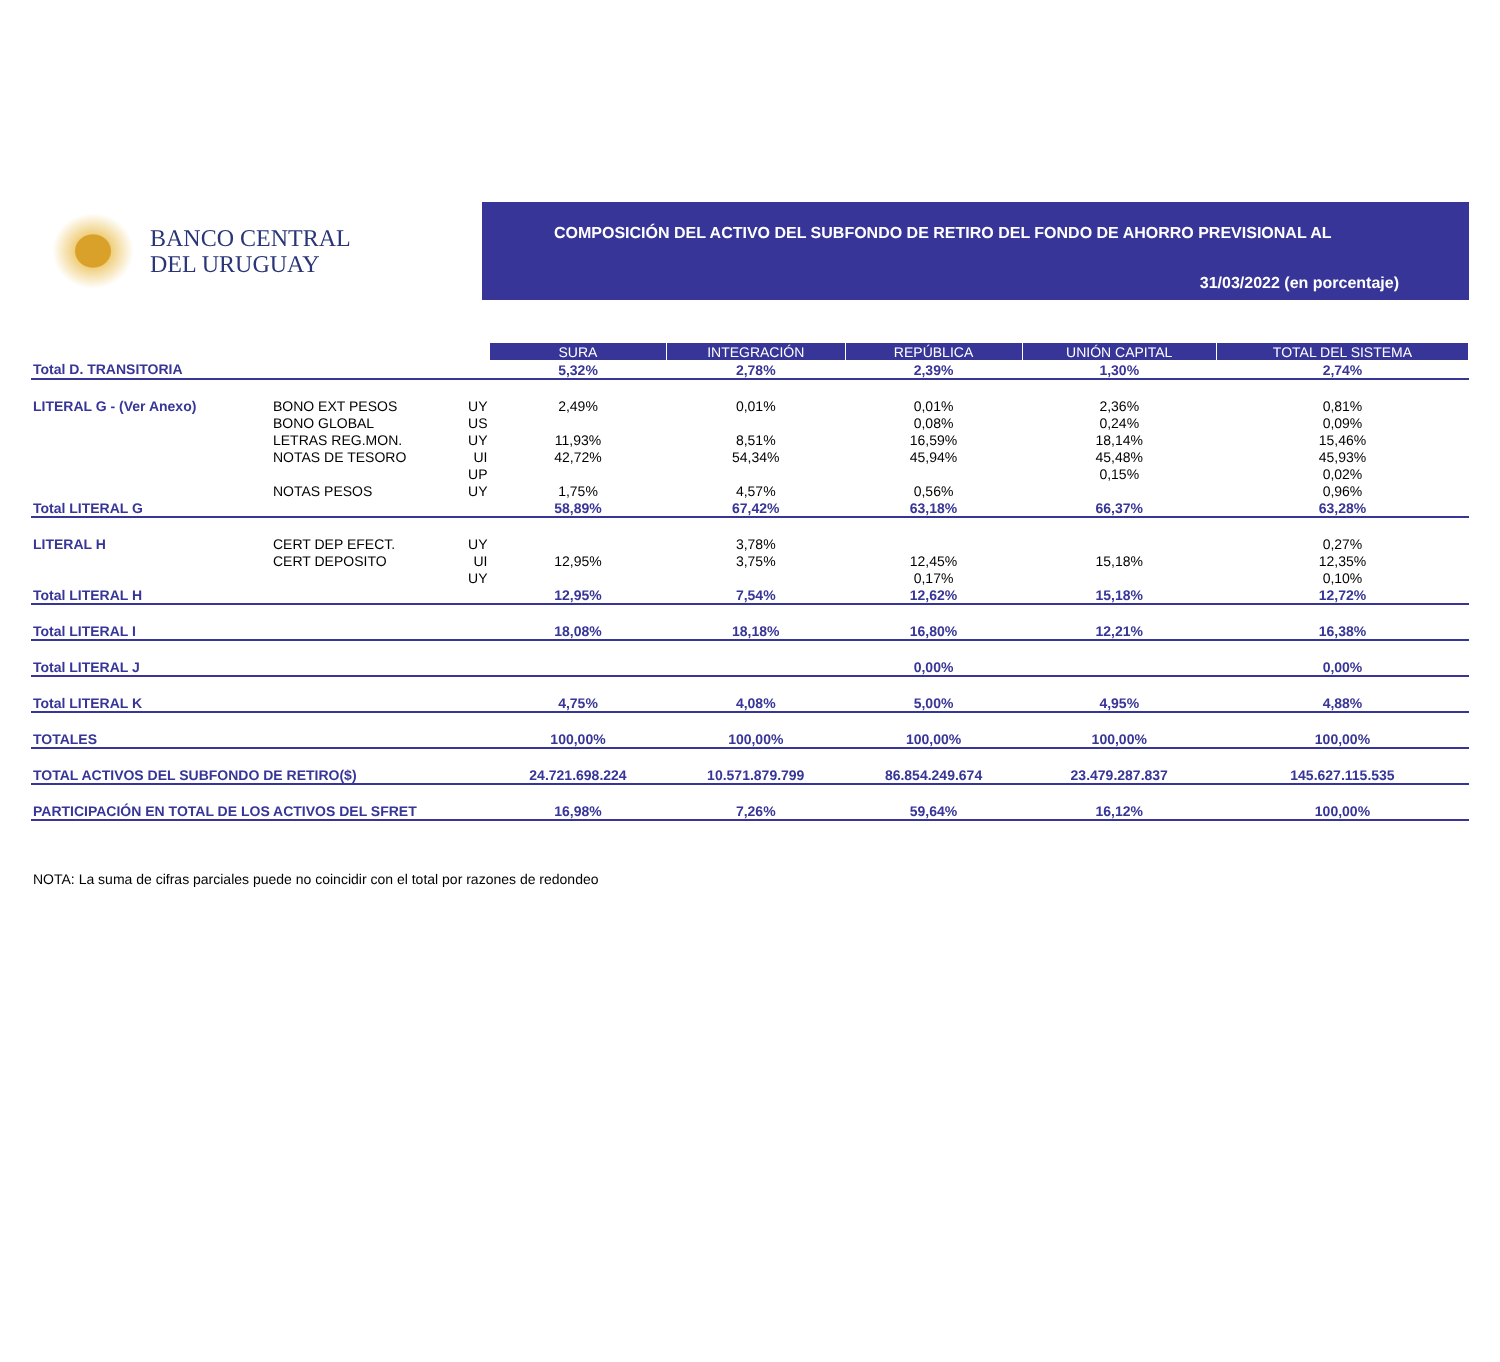BANCO CENTRAL
DEL URUGUAY
COMPOSICIÓN DEL ACTIVO DEL SUBFONDO DE RETIRO DEL FONDO DE AHORRO PREVISIONAL AL
31/03/2022 (en porcentaje)
| | | | SURA | INTEGRACIÓN | REPÚBLICA | UNIÓN CAPITAL | TOTAL DEL SISTEMA |
| Total D. TRANSITORIA | | | 5,32% | 2,78% | 2,39% | 1,30% | 2,74% |
| LITERAL G - (Ver Anexo) | BONO EXT PESOS | UY | 2,49% | 0,01% | 0,01% | 2,36% | 0,81% |
| | BONO GLOBAL | US | | | 0,08% | 0,24% | 0,09% |
| | LETRAS REG.MON. | UY | 11,93% | 8,51% | 16,59% | 18,14% | 15,46% |
| | NOTAS DE TESORO | UI | 42,72% | 54,34% | 45,94% | 45,48% | 45,93% |
| | | UP | | | | 0,15% | 0,02% |
| | NOTAS PESOS | UY | 1,75% | 4,57% | 0,56% | | 0,96% |
| Total LITERAL G | | | 58,89% | 67,42% | 63,18% | 66,37% | 63,28% |
| LITERAL H | CERT DEP EFECT. | UY | | 3,78% | | | 0,27% |
| | CERT DEPOSITO | UI | 12,95% | 3,75% | 12,45% | 15,18% | 12,35% |
| | | UY | | | 0,17% | | 0,10% |
| Total LITERAL H | | | 12,95% | 7,54% | 12,62% | 15,18% | 12,72% |
| Total LITERAL I | | | 18,08% | 18,18% | 16,80% | 12,21% | 16,38% |
| Total LITERAL J | | | | | 0,00% | | 0,00% |
| Total LITERAL K | | | 4,75% | 4,08% | 5,00% | 4,95% | 4,88% |
| TOTALES | | | 100,00% | 100,00% | 100,00% | 100,00% | 100,00% |
| TOTAL ACTIVOS DEL SUBFONDO DE RETIRO($) | | | 24.721.698.224 | 10.571.879.799 | 86.854.249.674 | 23.479.287.837 | 145.627.115.535 |
| PARTICIPACIÓN EN TOTAL DE LOS ACTIVOS DEL SFRET | | | 16,98% | 7,26% | 59,64% | 16,12% | 100,00% |
NOTA: La suma de cifras parciales puede no coincidir con el total por razones de redondeo